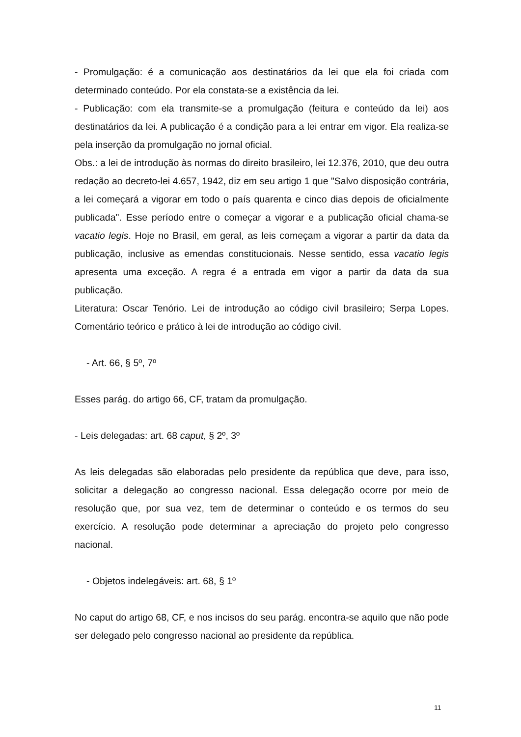- Promulgação: é a comunicação aos destinatários da lei que ela foi criada com determinado conteúdo. Por ela constata-se a existência da lei.
- Publicação: com ela transmite-se a promulgação (feitura e conteúdo da lei) aos destinatários da lei. A publicação é a condição para a lei entrar em vigor. Ela realiza-se pela inserção da promulgação no jornal oficial.
Obs.: a lei de introdução às normas do direito brasileiro, lei 12.376, 2010, que deu outra redação ao decreto-lei 4.657, 1942, diz em seu artigo 1 que "Salvo disposição contrária, a lei começará a vigorar em todo o país quarenta e cinco dias depois de oficialmente publicada". Esse período entre o começar a vigorar e a publicação oficial chama-se vacatio legis. Hoje no Brasil, em geral, as leis começam a vigorar a partir da data da publicação, inclusive as emendas constitucionais. Nesse sentido, essa vacatio legis apresenta uma exceção. A regra é a entrada em vigor a partir da data da sua publicação.
Literatura: Oscar Tenório. Lei de introdução ao código civil brasileiro; Serpa Lopes. Comentário teórico e prático à lei de introdução ao código civil.
- Art. 66, § 5º, 7º
Esses parág. do artigo 66, CF, tratam da promulgação.
- Leis delegadas: art. 68 caput, § 2º, 3º
As leis delegadas são elaboradas pelo presidente da república que deve, para isso, solicitar a delegação ao congresso nacional. Essa delegação ocorre por meio de resolução que, por sua vez, tem de determinar o conteúdo e os termos do seu exercício. A resolução pode determinar a apreciação do projeto pelo congresso nacional.
- Objetos indelegáveis: art. 68, § 1º
No caput do artigo 68, CF, e nos incisos do seu parág. encontra-se aquilo que não pode ser delegado pelo congresso nacional ao presidente da república.
11